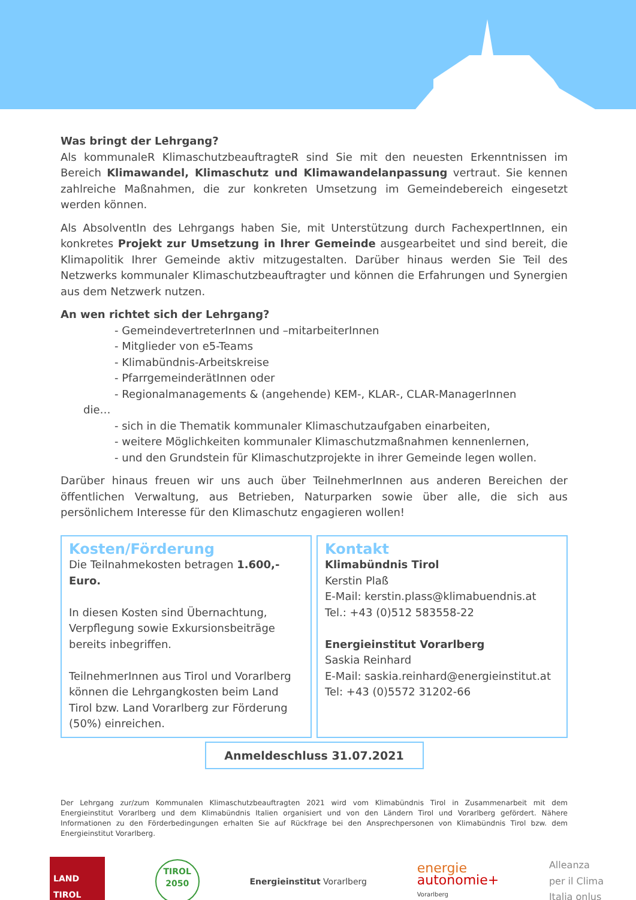Was bringt der Lehrgang?
Als kommunaleR KlimaschutzbeauftragteR sind Sie mit den neuesten Erkenntnissen im Bereich Klimawandel, Klimaschutz und Klimawandelanpassung vertraut. Sie kennen zahlreiche Maßnahmen, die zur konkreten Umsetzung im Gemeindebereich eingesetzt werden können.
Als AbsolventIn des Lehrgangs haben Sie, mit Unterstützung durch FachexpertInnen, ein konkretes Projekt zur Umsetzung in Ihrer Gemeinde ausgearbeitet und sind bereit, die Klimapolitik Ihrer Gemeinde aktiv mitzugestalten. Darüber hinaus werden Sie Teil des Netzwerks kommunaler Klimaschutzbeauftragter und können die Erfahrungen und Synergien aus dem Netzwerk nutzen.
An wen richtet sich der Lehrgang?
- GemeindevertreterInnen und –mitarbeiterInnen
- Mitglieder von e5-Teams
- Klimabündnis-Arbeitskreise
- PfarrgemeinderätInnen oder
- Regionalmanagements & (angehende) KEM-, KLAR-, CLAR-ManagerInnen
die…
- sich in die Thematik kommunaler Klimaschutzaufgaben einarbeiten,
- weitere Möglichkeiten kommunaler Klimaschutzmaßnahmen kennenlernen,
- und den Grundstein für Klimaschutzprojekte in ihrer Gemeinde legen wollen.
Darüber hinaus freuen wir uns auch über TeilnehmerInnen aus anderen Bereichen der öffentlichen Verwaltung, aus Betrieben, Naturparken sowie über alle, die sich aus persönlichem Interesse für den Klimaschutz engagieren wollen!
Kosten/Förderung
Die Teilnahmekosten betragen 1.600,-Euro.
In diesen Kosten sind Übernachtung, Verpflegung sowie Exkursionsbeiträge bereits inbegriffen.
TeilnehmerInnen aus Tirol und Vorarlberg können die Lehrgangkosten beim Land Tirol bzw. Land Vorarlberg zur Förderung (50%) einreichen.
Kontakt
Klimabündnis Tirol
Kerstin Plaß
E-Mail: kerstin.plass@klimabuendnis.at
Tel.: +43 (0)512 583558-22
Energieinstitut Vorarlberg
Saskia Reinhard
E-Mail: saskia.reinhard@energieinstitut.at
Tel: +43 (0)5572 31202-66
Anmeldeschluss 31.07.2021
Der Lehrgang zur/zum Kommunalen Klimaschutzbeauftragten 2021 wird vom Klimabündnis Tirol in Zusammenarbeit mit dem Energieinstitut Vorarlberg und dem Klimabündnis Italien organisiert und von den Ländern Tirol und Vorarlberg gefördert. Nähere Informationen zu den Förderbedingungen erhalten Sie auf Rückfrage bei den Ansprechpersonen von Klimabündnis Tirol bzw. dem Energieinstitut Vorarlberg.
LAND
TIROL
TIROL
2050
Energieinstitut Vorarlberg
energie
autonomie+
Vorarlberg
Alleanza
per il Clima
Italia onlus